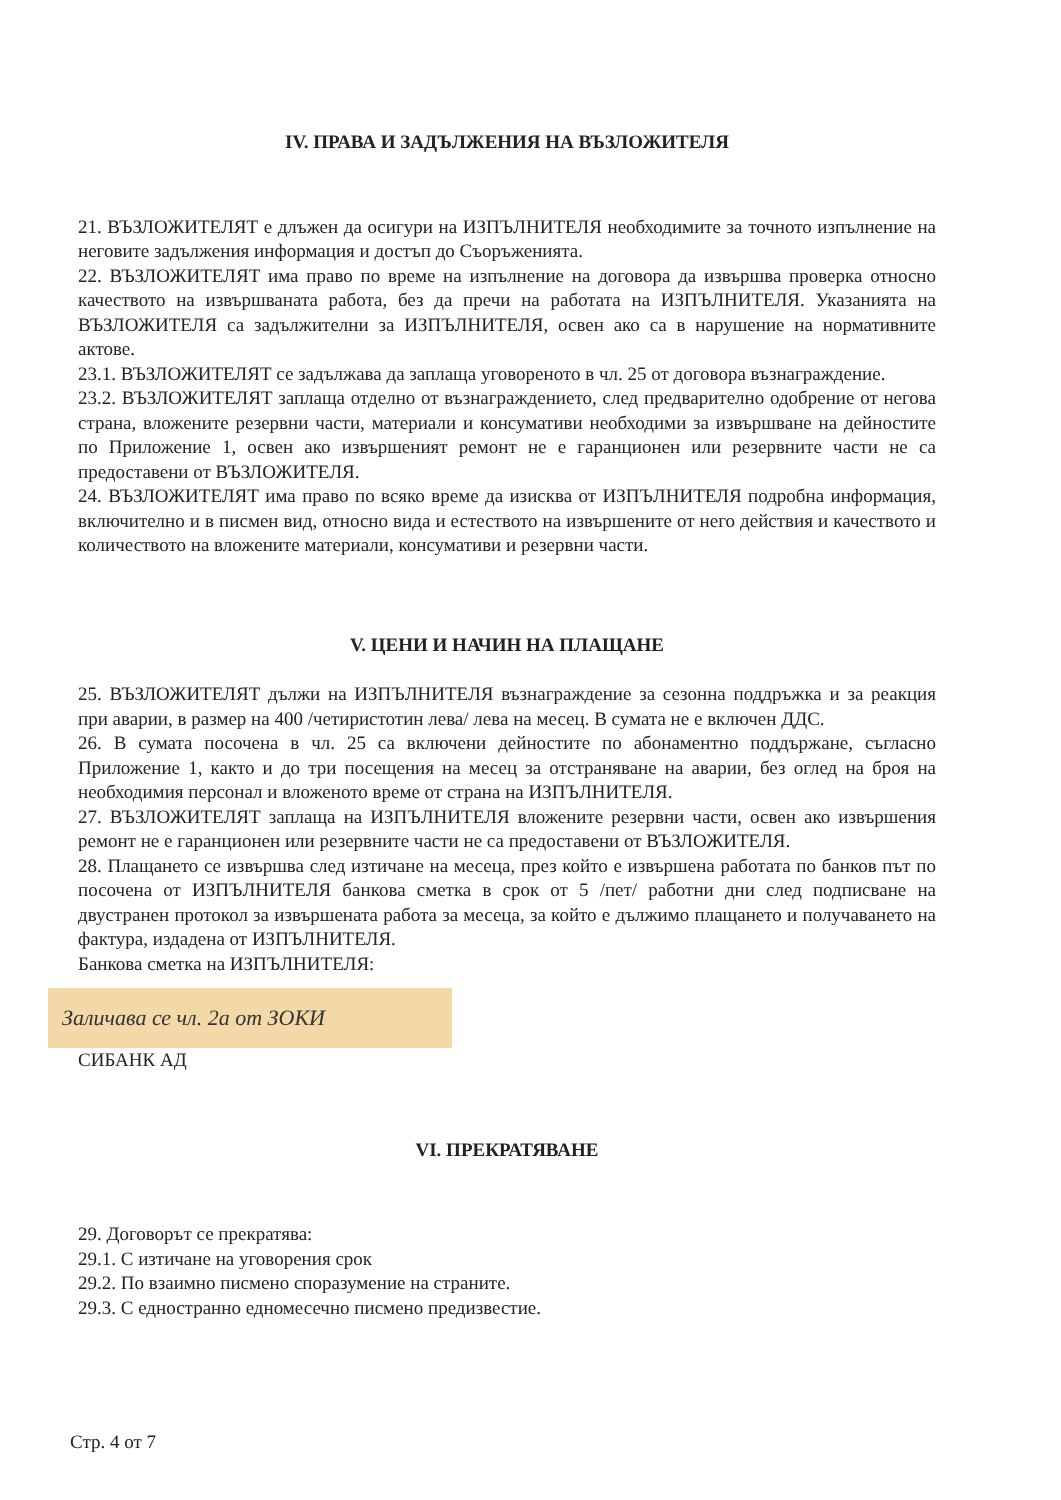IV. ПРАВА И ЗАДЪЛЖЕНИЯ НА ВЪЗЛОЖИТЕЛЯ
21. ВЪЗЛОЖИТЕЛЯТ е длъжен да осигури на ИЗПЪЛНИТЕЛЯ необходимите за точното изпълнение на неговите задължения информация и достъп до Съоръженията.
22. ВЪЗЛОЖИТЕЛЯТ има право по време на изпълнение на договора да извършва проверка относно качеството на извършваната работа, без да пречи на работата на ИЗПЪЛНИТЕЛЯ. Указанията на ВЪЗЛОЖИТЕЛЯ са задължителни за ИЗПЪЛНИТЕЛЯ, освен ако са в нарушение на нормативните актове.
23.1. ВЪЗЛОЖИТЕЛЯТ се задължава да заплаща уговореното в чл. 25 от договора възнаграждение.
23.2. ВЪЗЛОЖИТЕЛЯТ заплаща отделно от възнаграждението, след предварително одобрение от негова страна, вложените резервни части, материали и консумативи необходими за извършване на дейностите по Приложение 1, освен ако извършеният ремонт не е гаранционен или резервните части не са предоставени от ВЪЗЛОЖИТЕЛЯ.
24. ВЪЗЛОЖИТЕЛЯТ има право по всяко време да изисква от ИЗПЪЛНИТЕЛЯ подробна информация, включително и в писмен вид, относно вида и естеството на извършените от него действия и качеството и количеството на вложените материали, консумативи и резервни части.
V. ЦЕНИ И НАЧИН НА ПЛАЩАНЕ
25. ВЪЗЛОЖИТЕЛЯТ дължи на ИЗПЪЛНИТЕЛЯ възнаграждение за сезонна поддръжка и за реакция при аварии, в размер на 400 /четиристотин лева/ лева на месец. В сумата не е включен ДДС.
26. В сумата посочена в чл. 25 са включени дейностите по абонаментно поддържане, съгласно Приложение 1, както и до три посещения на месец за отстраняване на аварии, без оглед на броя на необходимия персонал и вложеното време от страна на ИЗПЪЛНИТЕЛЯ.
27. ВЪЗЛОЖИТЕЛЯТ заплаща на ИЗПЪЛНИТЕЛЯ вложените резервни части, освен ако извършения ремонт не е гаранционен или резервните части не са предоставени от ВЪЗЛОЖИТЕЛЯ.
28. Плащането се извършва след изтичане на месеца, през който е извършена работата по банков път по посочена от ИЗПЪЛНИТЕЛЯ банкова сметка в срок от 5 /пет/ работни дни след подписване на двустранен протокол за извършената работа за месеца, за който е дължимо плащането и получаването на фактура, издадена от ИЗПЪЛНИТЕЛЯ.
Банкова сметка на ИЗПЪЛНИТЕЛЯ:
Заличава се чл. 2а от ЗОКИ
СИБАНК АД
VI. ПРЕКРАТЯВАНЕ
29. Договорът се прекратява:
29.1. С изтичане на уговорения срок
29.2. По взаимно писмено споразумение на страните.
29.3. С едностранно едномесечно писмено предизвестие.
Стр. 4 от 7